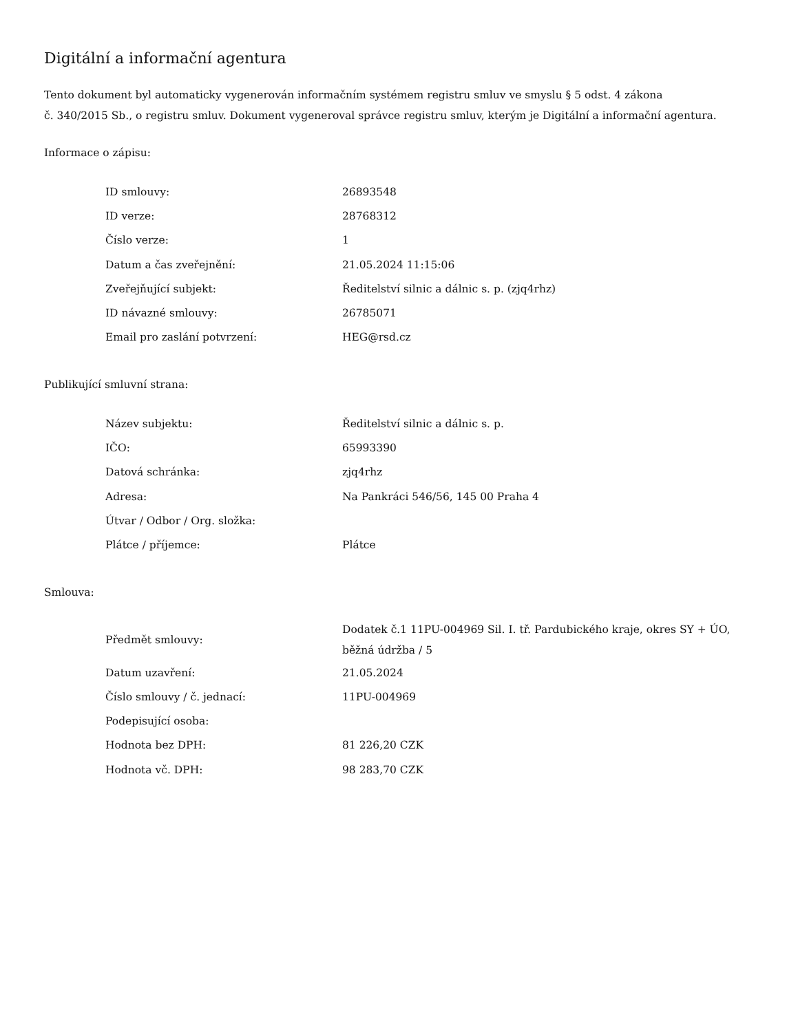Digitální a informační agentura
Tento dokument byl automaticky vygenerován informačním systémem registru smluv ve smyslu § 5 odst. 4 zákona
č. 340/2015 Sb., o registru smluv. Dokument vygeneroval správce registru smluv, kterým je Digitální a informační agentura.
Informace o zápisu:
| ID smlouvy: | 26893548 |
| ID verze: | 28768312 |
| Číslo verze: | 1 |
| Datum a čas zveřejnění: | 21.05.2024 11:15:06 |
| Zveřejňující subjekt: | Ředitelství silnic a dálnic s. p. (zjq4rhz) |
| ID návazné smlouvy: | 26785071 |
| Email pro zaslání potvrzení: | HEG@rsd.cz |
Publikující smluvní strana:
| Název subjektu: | Ředitelství silnic a dálnic s. p. |
| IČO: | 65993390 |
| Datová schránka: | zjq4rhz |
| Adresa: | Na Pankráci 546/56, 145 00 Praha 4 |
| Útvar / Odbor / Org. složka: | |
| Plátce / příjemce: | Plátce |
Smlouva:
| Předmět smlouvy: | Dodatek č.1 11PU-004969 Sil. I. tř. Pardubického kraje, okres SY + ÚO, běžná údržba / 5 |
| Datum uzavření: | 21.05.2024 |
| Číslo smlouvy / č. jednací: | 11PU-004969 |
| Podepisující osoba: | |
| Hodnota bez DPH: | 81 226,20 CZK |
| Hodnota vč. DPH: | 98 283,70 CZK |